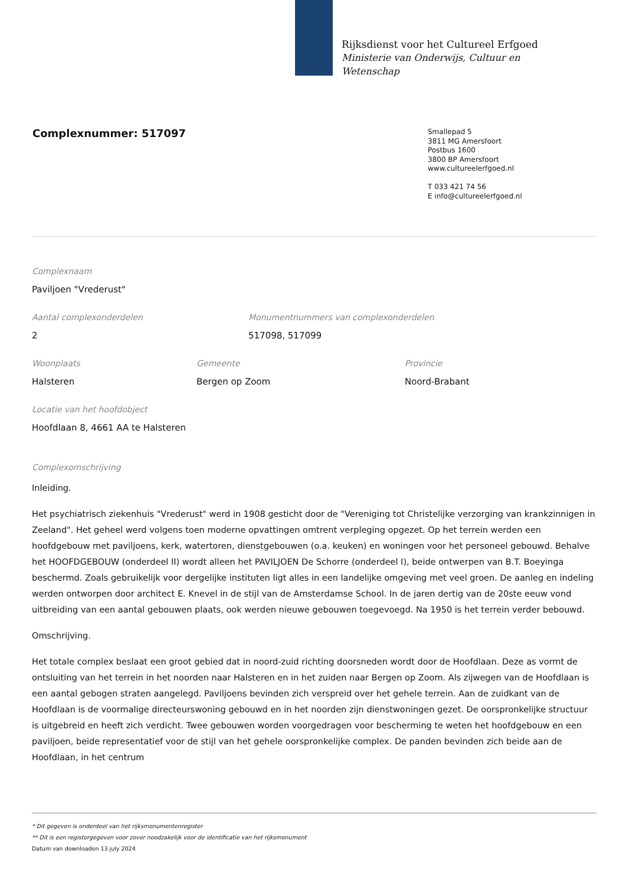Rijksdienst voor het Cultureel Erfgoed
Ministerie van Onderwijs, Cultuur en
Wetenschap
Complexnummer: 517097
Smallepad 5
3811 MG Amersfoort
Postbus 1600
3800 BP Amersfoort
www.cultureelerfgoed.nl
T 033 421 74 56
E info@cultureelerfgoed.nl
Complexnaam
Paviljoen "Vrederust"
Aantal complexonderdelen
2
Monumentnummers van complexonderdelen
517098, 517099
Woonplaats
Halsteren
Gemeente
Bergen op Zoom
Provincie
Noord-Brabant
Locatie van het hoofdobject
Hoofdlaan 8, 4661 AA te Halsteren
Complexomschrijving
Inleiding.
Het psychiatrisch ziekenhuis "Vrederust" werd in 1908 gesticht door de "Vereniging tot Christelijke verzorging van krankzinnigen in Zeeland". Het geheel werd volgens toen moderne opvattingen omtrent verpleging opgezet. Op het terrein werden een hoofdgebouw met paviljoens, kerk, watertoren, dienstgebouwen (o.a. keuken) en woningen voor het personeel gebouwd. Behalve het HOOFDGEBOUW (onderdeel II) wordt alleen het PAVILJOEN De Schorre (onderdeel I), beide ontwerpen van B.T. Boeyinga beschermd. Zoals gebruikelijk voor dergelijke instituten ligt alles in een landelijke omgeving met veel groen. De aanleg en indeling werden ontworpen door architect E. Knevel in de stijl van de Amsterdamse School. In de jaren dertig van de 20ste eeuw vond uitbreiding van een aantal gebouwen plaats, ook werden nieuwe gebouwen toegevoegd. Na 1950 is het terrein verder bebouwd.
Omschrijving.
Het totale complex beslaat een groot gebied dat in noord-zuid richting doorsneden wordt door de Hoofdlaan. Deze as vormt de ontsluiting van het terrein in het noorden naar Halsteren en in het zuiden naar Bergen op Zoom. Als zijwegen van de Hoofdlaan is een aantal gebogen straten aangelegd. Paviljoens bevinden zich verspreid over het gehele terrein. Aan de zuidkant van de Hoofdlaan is de voormalige directeurswoning gebouwd en in het noorden zijn dienstwoningen gezet. De oorspronkelijke structuur is uitgebreid en heeft zich verdicht. Twee gebouwen worden voorgedragen voor bescherming te weten het hoofdgebouw en een paviljoen, beide representatief voor de stijl van het gehele oorspronkelijke complex. De panden bevinden zich beide aan de Hoofdlaan, in het centrum
* Dit gegeven is onderdeel van het rijksmonumentenregister
** Dit is een registergegeven voor zover noodzakelijk voor de identificatie van het rijksmonument
Datum van downloaden 13 july 2024